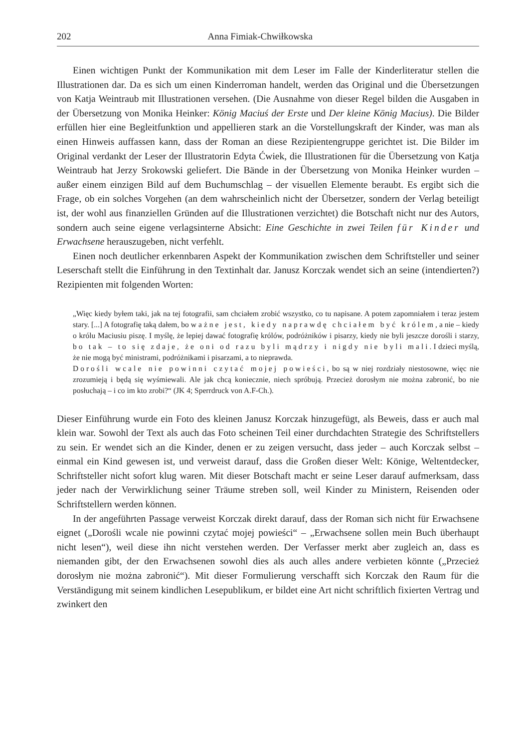202 Anna Fimiak-Chwiłkowska
Einen wichtigen Punkt der Kommunikation mit dem Leser im Falle der Kinderliteratur stellen die Illustrationen dar. Da es sich um einen Kinderroman handelt, werden das Original und die Übersetzungen von Katja Weintraub mit Illustrationen versehen. (Die Ausnahme von dieser Regel bilden die Ausgaben in der Übersetzung von Monika Heinker: König Maciuś der Erste und Der kleine König Macius). Die Bilder erfüllen hier eine Begleitfunktion und appellieren stark an die Vorstellungskraft der Kinder, was man als einen Hinweis auffassen kann, dass der Roman an diese Rezipientengruppe gerichtet ist. Die Bilder im Original verdankt der Leser der Illustratorin Edyta Ćwiek, die Illustrationen für die Übersetzung von Katja Weintraub hat Jerzy Srokowski geliefert. Die Bände in der Übersetzung von Monika Heinker wurden – außer einem einzigen Bild auf dem Buchumschlag – der visuellen Elemente beraubt. Es ergibt sich die Frage, ob ein solches Vorgehen (an dem wahrscheinlich nicht der Übersetzer, sondern der Verlag beteiligt ist, der wohl aus finanziellen Gründen auf die Illustrationen verzichtet) die Botschaft nicht nur des Autors, sondern auch seine eigene verlagsinterne Absicht: Eine Geschichte in zwei Teilen für Kinder und Erwachsene herauszugeben, nicht verfehlt.
Einen noch deutlicher erkennbaren Aspekt der Kommunikation zwischen dem Schriftsteller und seiner Leserschaft stellt die Einführung in den Textinhalt dar. Janusz Korczak wendet sich an seine (intendierten?) Rezipienten mit folgenden Worten:
„Więc kiedy byłem taki, jak na tej fotografii, sam chciałem zrobić wszystko, co tu napisane. A potem zapomniałem i teraz jestem stary. [...] A fotografię taką dałem, bo ważne jest, kiedy naprawdę chciałem być królem, a nie – kiedy o królu Maciusiu piszę. I myślę, że lepiej dawać fotografię królów, podróżników i pisarzy, kiedy nie byli jeszcze dorośli i starzy, bo tak – to się zdaje, że oni od razu byli mądrzy i nigdy nie byli mali. I dzieci myślą, że nie mogą być ministrami, podróżnikami i pisarzami, a to nieprawda.
Dorośli wcale nie powinni czytać mojej powieści, bo są w niej rozdziały niestosowne, więc nie zrozumieją i będą się wyśmiewali. Ale jak chcą koniecznie, niech spróbują. Przecież dorosłym nie można zabronić, bo nie posłuchają – i co im kto zrobi?“ (JK 4; Sperrdruck von A.F-Ch.).
Dieser Einführung wurde ein Foto des kleinen Janusz Korczak hinzugefügt, als Beweis, dass er auch mal klein war. Sowohl der Text als auch das Foto scheinen Teil einer durchdachten Strategie des Schriftstellers zu sein. Er wendet sich an die Kinder, denen er zu zeigen versucht, dass jeder – auch Korczak selbst – einmal ein Kind gewesen ist, und verweist darauf, dass die Großen dieser Welt: Könige, Weltentdecker, Schriftsteller nicht sofort klug waren. Mit dieser Botschaft macht er seine Leser darauf aufmerksam, dass jeder nach der Verwirklichung seiner Träume streben soll, weil Kinder zu Ministern, Reisenden oder Schriftstellern werden können.
In der angeführten Passage verweist Korczak direkt darauf, dass der Roman sich nicht für Erwachsene eignet („Dorośli wcale nie powinni czytać mojej powieści“ – „Erwachsene sollen mein Buch überhaupt nicht lesen“), weil diese ihn nicht verstehen werden. Der Verfasser merkt aber zugleich an, dass es niemanden gibt, der den Erwachsenen sowohl dies als auch alles andere verbieten könnte („Przecież dorosłym nie można zabronić“). Mit dieser Formulierung verschafft sich Korczak den Raum für die Verständigung mit seinem kindlichen Lesepublikum, er bildet eine Art nicht schriftlich fixierten Vertrag und zwinkert den